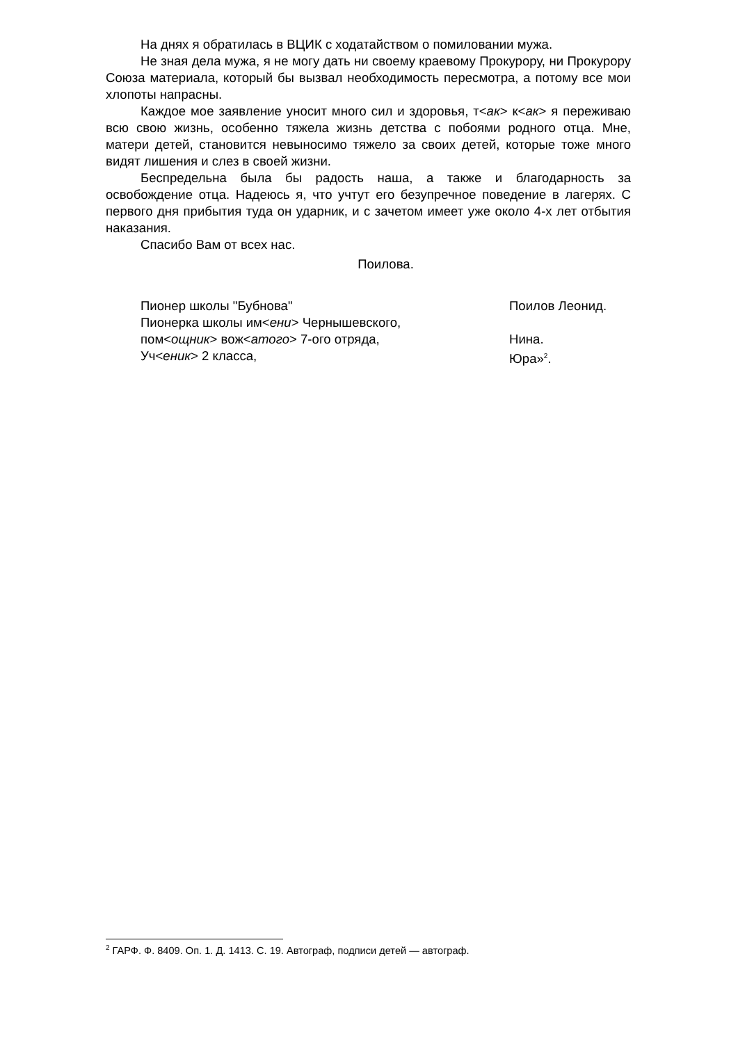На днях я обратилась в ВЦИК с ходатайством о помиловании мужа.
Не зная дела мужа, я не могу дать ни своему краевому Прокурору, ни Прокурору Союза материала, который бы вызвал необходимость пересмотра, а потому все мои хлопоты напрасны.
Каждое мое заявление уносит много сил и здоровья, т<ак> к<ак> я переживаю всю свою жизнь, особенно тяжела жизнь детства с побоями родного отца. Мне, матери детей, становится невыносимо тяжело за своих детей, которые тоже много видят лишения и слез в своей жизни.
Беспредельна была бы радость наша, а также и благодарность за освобождение отца. Надеюсь я, что учтут его безупречное поведение в лагерях. С первого дня прибытия туда он ударник, и с зачетом имеет уже около 4-х лет отбытия наказания.
Спасибо Вам от всех нас.
Поилова.
| Пионер школы "Бубнова" | Поилов Леонид. |
| Пионерка школы им< ени > Чернышевского, | |
| пом< ощник > вож< атого > 7-ого отряда, | Нина. |
| Уч< еник > 2 класса, | Юра»<sup>2</sup>. |
<sup>2</sup> ГАРФ. Ф. 8409. Оп. 1. Д. 1413. С. 19. Автограф, подписи детей — автограф.